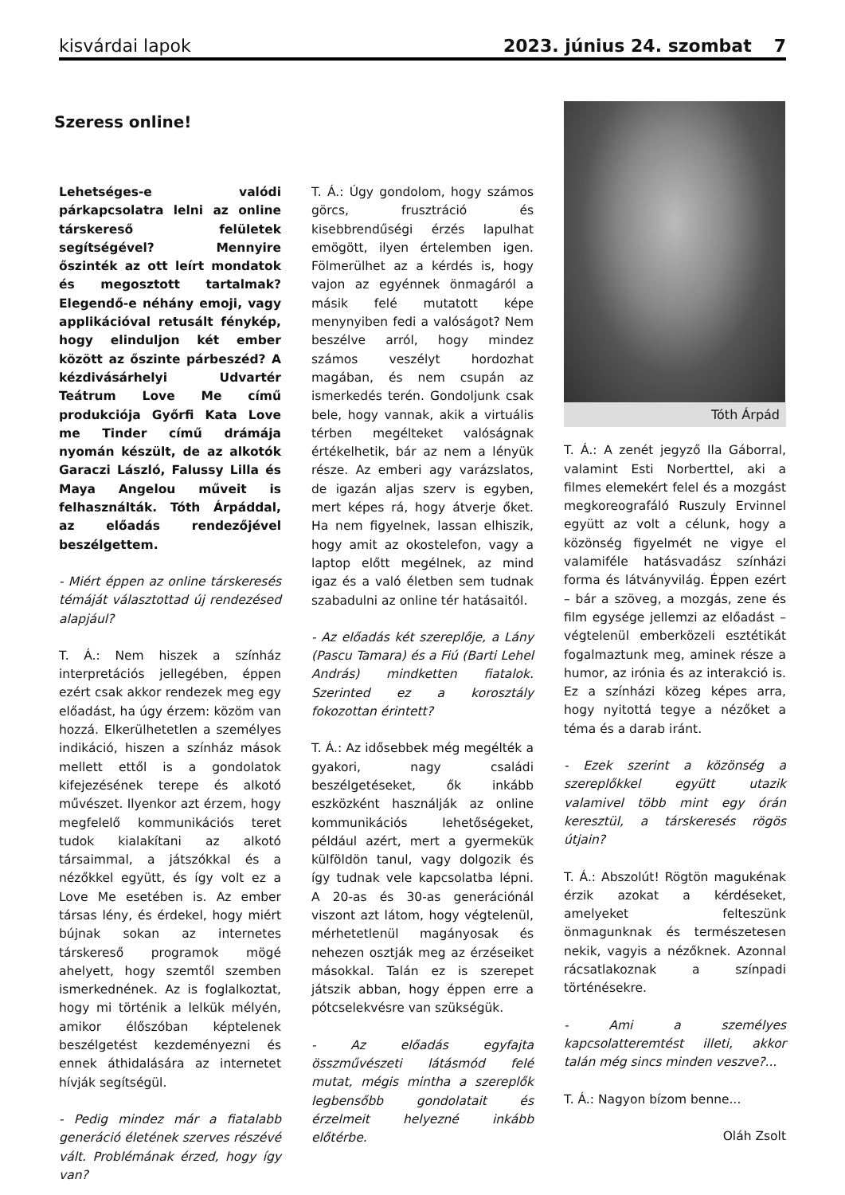kisvárdai lapok 2023. június 24. szombat 7
Szeress online!
Lehetséges-e valódi párkapcsolatra lelni az online társkereső felületek segítségével? Mennyire őszinték az ott leírt mondatok és megosztott tartalmak? Elegendő-e néhány emoji, vagy applikációval retusált fénykép, hogy elinduljon két ember között az őszinte párbeszéd? A kézdivásárhelyi Udvartér Teátrum Love Me című produkciója Győrfi Kata Love me Tinder című drámája nyomán készült, de az alkotók Garaczi László, Falussy Lilla és Maya Angelou műveit is felhasználták. Tóth Árpáddal, az előadás rendezőjével beszélgettem.
- Miért éppen az online társkeresés témáját választottad új rendezésed alapjául?
T. Á.: Nem hiszek a színház interpretációs jellegében, éppen ezért csak akkor rendezek meg egy előadást, ha úgy érzem: közöm van hozzá. Elkerülhetetlen a személyes indikáció, hiszen a színház mások mellett ettől is a gondolatok kifejezésének terepe és alkotó művészet. Ilyenkor azt érzem, hogy megfelelő kommunikációs teret tudok kialakítani az alkotó társaimmal, a játszókkal és a nézőkkel együtt, és így volt ez a Love Me esetében is. Az ember társas lény, és érdekel, hogy miért bújnak sokan az internetes társkereső programok mögé ahelyett, hogy szemtől szemben ismerkednének. Az is foglalkoztat, hogy mi történik a lelkük mélyén, amikor élőszóban képtelenek beszélgetést kezdeményezni és ennek áthidalására az internetet hívják segítségül.
- Pedig mindez már a fiatalabb generáció életének szerves részévé vált. Problémának érzed, hogy így van?
T. Á.: Úgy gondolom, hogy számos görcs, frusztráció és kisebbrendűségi érzés lapulhat emögött, ilyen értelemben igen. Fölmerülhet az a kérdés is, hogy vajon az egyénnek önmagáról a másik felé mutatott képe menynyiben fedi a valóságot? Nem beszélve arról, hogy mindez számos veszélyt hordozhat magában, és nem csupán az ismerkedés terén. Gondoljunk csak bele, hogy vannak, akik a virtuális térben megélteket valóságnak értékelhetik, bár az nem a lényük része. Az emberi agy varázslatos, de igazán aljas szerv is egyben, mert képes rá, hogy átverje őket. Ha nem figyelnek, lassan elhiszik, hogy amit az okostelefon, vagy a laptop előtt megélnek, az mind igaz és a való életben sem tudnak szabadulni az online tér hatásaitól.
- Az előadás két szereplője, a Lány (Pascu Tamara) és a Fiú (Barti Lehel András) mindketten fiatalok. Szerinted ez a korosztály fokozottan érintett?
T. Á.: Az idősebbek még megélték a gyakori, nagy családi beszélgetéseket, ők inkább eszközként használják az online kommunikációs lehetőségeket, például azért, mert a gyermekük külföldön tanul, vagy dolgozik és így tudnak vele kapcsolatba lépni. A 20-as és 30-as generációnál viszont azt látom, hogy végtelenül, mérhetetlenül magányosak és nehezen osztják meg az érzéseiket másokkal. Talán ez is szerepet játszik abban, hogy éppen erre a pótcselekvésre van szükségük.
- Az előadás egyfajta összművészeti látásmód felé mutat, mégis mintha a szereplők legbensőbb gondolatait és érzelmeit helyezné inkább előtérbe.
Tóth Árpád
T. Á.: A zenét jegyző Ila Gáborral, valamint Esti Norberttel, aki a filmes elemekért felel és a mozgást megkoreografáló Ruszuly Ervinnel együtt az volt a célunk, hogy a közönség figyelmét ne vigye el valamiféle hatásvadász színházi forma és látványvilág. Éppen ezért – bár a szöveg, a mozgás, zene és film egysége jellemzi az előadást – végtelenül emberközeli esztétikát fogalmaztunk meg, aminek része a humor, az irónia és az interakció is. Ez a színházi közeg képes arra, hogy nyitottá tegye a nézőket a téma és a darab iránt.
- Ezek szerint a közönség a szereplőkkel együtt utazik valamivel több mint egy órán keresztül, a társkeresés rögös útjain?
T. Á.: Abszolút! Rögtön magukénak érzik azokat a kérdéseket, amelyeket felteszünk önmagunknak és természetesen nekik, vagyis a nézőknek. Azonnal rácsatlakoznak a színpadi történésekre.
- Ami a személyes kapcsolatteremtést illeti, akkor talán még sincs minden veszve?...
T. Á.: Nagyon bízom benne...
Oláh Zsolt